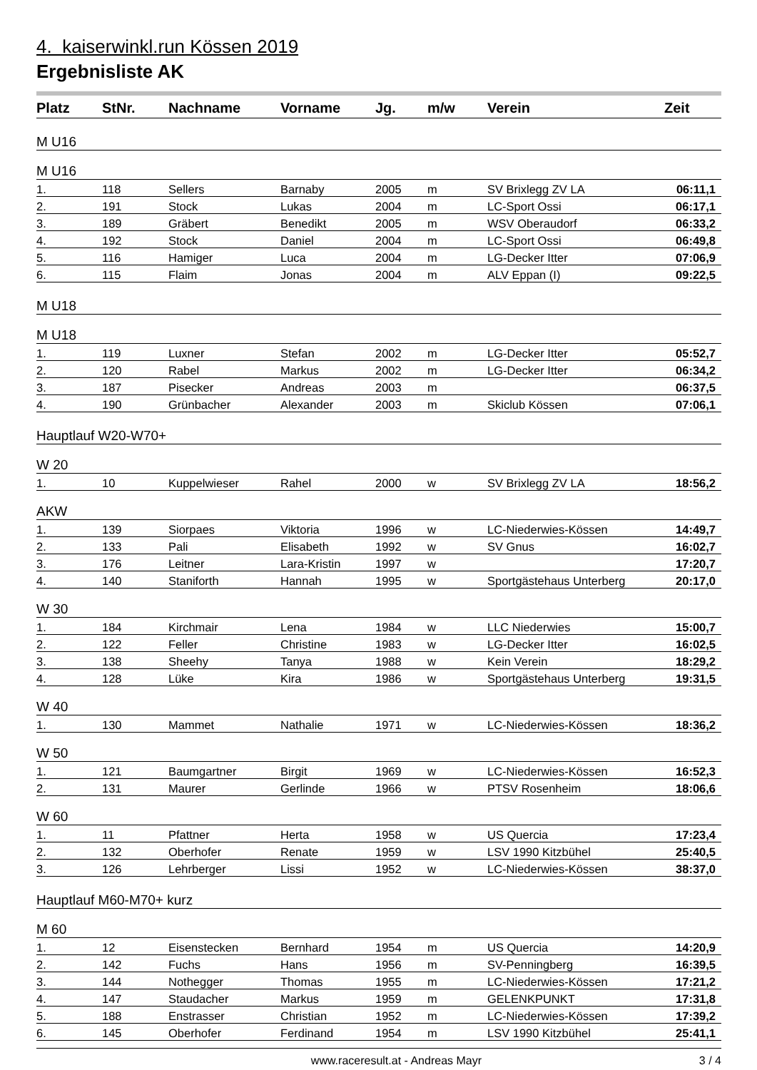4. kaiserwinkl.run Kössen 2019
Ergebnisliste AK
| Platz | StNr. | Nachname | Vorname | Jg. | m/w | Verein | Zeit |
| --- | --- | --- | --- | --- | --- | --- | --- |
| M U16 | | | | | | | |
| M U16 | | | | | | | |
| 1. | 118 | Sellers | Barnaby | 2005 | m | SV Brixlegg ZV LA | 06:11,1 |
| 2. | 191 | Stock | Lukas | 2004 | m | LC-Sport Ossi | 06:17,1 |
| 3. | 189 | Gräbert | Benedikt | 2005 | m | WSV Oberaudorf | 06:33,2 |
| 4. | 192 | Stock | Daniel | 2004 | m | LC-Sport Ossi | 06:49,8 |
| 5. | 116 | Hamiger | Luca | 2004 | m | LG-Decker Itter | 07:06,9 |
| 6. | 115 | Flaim | Jonas | 2004 | m | ALV Eppan (I) | 09:22,5 |
| M U18 | | | | | | | |
| M U18 | | | | | | | |
| 1. | 119 | Luxner | Stefan | 2002 | m | LG-Decker Itter | 05:52,7 |
| 2. | 120 | Rabel | Markus | 2002 | m | LG-Decker Itter | 06:34,2 |
| 3. | 187 | Pisecker | Andreas | 2003 | m | | 06:37,5 |
| 4. | 190 | Grünbacher | Alexander | 2003 | m | Skiclub Kössen | 07:06,1 |
| Hauptlauf W20-W70+ | | | | | | | |
| W 20 | | | | | | | |
| 1. | 10 | Kuppelwieser | Rahel | 2000 | w | SV Brixlegg ZV LA | 18:56,2 |
| AKW | | | | | | | |
| 1. | 139 | Siorpaes | Viktoria | 1996 | w | LC-Niederwies-Kössen | 14:49,7 |
| 2. | 133 | Pali | Elisabeth | 1992 | w | SV Gnus | 16:02,7 |
| 3. | 176 | Leitner | Lara-Kristin | 1997 | w | | 17:20,7 |
| 4. | 140 | Staniforth | Hannah | 1995 | w | Sportgästehaus Unterberg | 20:17,0 |
| W 30 | | | | | | | |
| 1. | 184 | Kirchmair | Lena | 1984 | w | LLC Niederwies | 15:00,7 |
| 2. | 122 | Feller | Christine | 1983 | w | LG-Decker Itter | 16:02,5 |
| 3. | 138 | Sheehy | Tanya | 1988 | w | Kein Verein | 18:29,2 |
| 4. | 128 | Lüke | Kira | 1986 | w | Sportgästehaus Unterberg | 19:31,5 |
| W 40 | | | | | | | |
| 1. | 130 | Mammet | Nathalie | 1971 | w | LC-Niederwies-Kössen | 18:36,2 |
| W 50 | | | | | | | |
| 1. | 121 | Baumgartner | Birgit | 1969 | w | LC-Niederwies-Kössen | 16:52,3 |
| 2. | 131 | Maurer | Gerlinde | 1966 | w | PTSV Rosenheim | 18:06,6 |
| W 60 | | | | | | | |
| 1. | 11 | Pfattner | Herta | 1958 | w | US Quercia | 17:23,4 |
| 2. | 132 | Oberhofer | Renate | 1959 | w | LSV 1990 Kitzbühel | 25:40,5 |
| 3. | 126 | Lehrberger | Lissi | 1952 | w | LC-Niederwies-Kössen | 38:37,0 |
| Hauptlauf M60-M70+ kurz | | | | | | | |
| M 60 | | | | | | | |
| 1. | 12 | Eisenstecken | Bernhard | 1954 | m | US Quercia | 14:20,9 |
| 2. | 142 | Fuchs | Hans | 1956 | m | SV-Penningberg | 16:39,5 |
| 3. | 144 | Nothegger | Thomas | 1955 | m | LC-Niederwies-Kössen | 17:21,2 |
| 4. | 147 | Staudacher | Markus | 1959 | m | GELENKPUNKT | 17:31,8 |
| 5. | 188 | Enstrasser | Christian | 1952 | m | LC-Niederwies-Kössen | 17:39,2 |
| 6. | 145 | Oberhofer | Ferdinand | 1954 | m | LSV 1990 Kitzbühel | 25:41,1 |
www.raceresult.at - Andreas Mayr 3 / 4